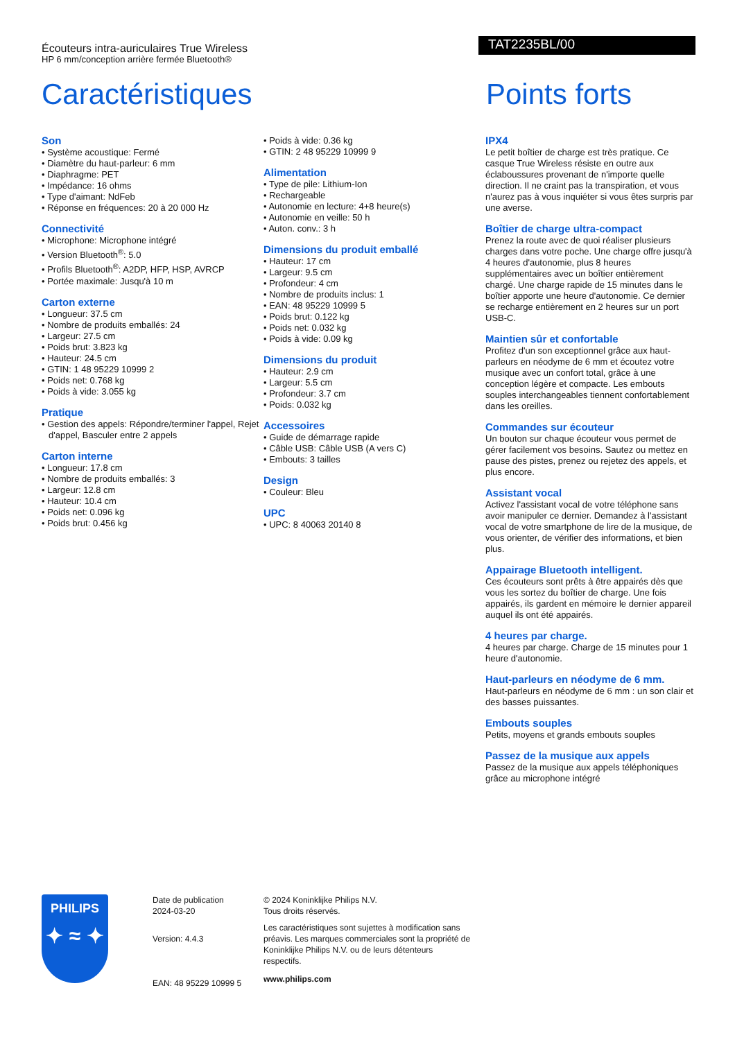Écouteurs intra-auriculaires True Wireless
HP 6 mm/conception arrière fermée Bluetooth®
TAT2235BL/00
Caractéristiques Points forts
Son
• Système acoustique: Fermé
• Diamètre du haut-parleur: 6 mm
• Diaphragme: PET
• Impédance: 16 ohms
• Type d'aimant: NdFeb
• Réponse en fréquences: 20 à 20 000 Hz
Connectivité
• Microphone: Microphone intégré
• Version Bluetooth<sup>®</sup>: 5.0
• Profils Bluetooth<sup>®</sup>: A2DP, HFP, HSP, AVRCP
• Portée maximale: Jusqu'à 10 m
Carton externe
• Longueur: 37.5 cm
• Nombre de produits emballés: 24
• Largeur: 27.5 cm
• Poids brut: 3.823 kg
• Hauteur: 24.5 cm
• GTIN: 1 48 95229 10999 2
• Poids net: 0.768 kg
• Poids à vide: 3.055 kg
Pratique
• Gestion des appels: Répondre/terminer l'appel, Rejet d'appel, Basculer entre 2 appels
Carton interne
• Longueur: 17.8 cm
• Nombre de produits emballés: 3
• Largeur: 12.8 cm
• Hauteur: 10.4 cm
• Poids net: 0.096 kg
• Poids brut: 0.456 kg
• Poids à vide: 0.36 kg
• GTIN: 2 48 95229 10999 9
Alimentation
• Type de pile: Lithium-Ion
• Rechargeable
• Autonomie en lecture: 4+8 heure(s)
• Autonomie en veille: 50 h
• Auton. conv.: 3 h
Dimensions du produit emballé
• Hauteur: 17 cm
• Largeur: 9.5 cm
• Profondeur: 4 cm
• Nombre de produits inclus: 1
• EAN: 48 95229 10999 5
• Poids brut: 0.122 kg
• Poids net: 0.032 kg
• Poids à vide: 0.09 kg
Dimensions du produit
• Hauteur: 2.9 cm
• Largeur: 5.5 cm
• Profondeur: 3.7 cm
• Poids: 0.032 kg
Accessoires
• Guide de démarrage rapide
• Câble USB: Câble USB (A vers C)
• Embouts: 3 tailles
Design
• Couleur: Bleu
UPC
• UPC: 8 40063 20140 8
IPX4
Le petit boîtier de charge est très pratique. Ce casque True Wireless résiste en outre aux éclaboussures provenant de n'importe quelle direction. Il ne craint pas la transpiration, et vous n'aurez pas à vous inquiéter si vous êtes surpris par une averse.
Boîtier de charge ultra-compact
Prenez la route avec de quoi réaliser plusieurs charges dans votre poche. Une charge offre jusqu'à 4 heures d'autonomie, plus 8 heures supplémentaires avec un boîtier entièrement chargé. Une charge rapide de 15 minutes dans le boîtier apporte une heure d'autonomie. Ce dernier se recharge entièrement en 2 heures sur un port USB-C.
Maintien sûr et confortable
Profitez d'un son exceptionnel grâce aux haut-parleurs en néodyme de 6 mm et écoutez votre musique avec un confort total, grâce à une conception légère et compacte. Les embouts souples interchangeables tiennent confortablement dans les oreilles.
Commandes sur écouteur
Un bouton sur chaque écouteur vous permet de gérer facilement vos besoins. Sautez ou mettez en pause des pistes, prenez ou rejetez des appels, et plus encore.
Assistant vocal
Activez l'assistant vocal de votre téléphone sans avoir manipuler ce dernier. Demandez à l'assistant vocal de votre smartphone de lire de la musique, de vous orienter, de vérifier des informations, et bien plus.
Appairage Bluetooth intelligent.
Ces écouteurs sont prêts à être appairés dès que vous les sortez du boîtier de charge. Une fois appairés, ils gardent en mémoire le dernier appareil auquel ils ont été appairés.
4 heures par charge.
4 heures par charge. Charge de 15 minutes pour 1 heure d'autonomie.
Haut-parleurs en néodyme de 6 mm.
Haut-parleurs en néodyme de 6 mm : un son clair et des basses puissantes.
Embouts souples
Petits, moyens et grands embouts souples
Passez de la musique aux appels
Passez de la musique aux appels téléphoniques grâce au microphone intégré
PHILIPS
✦ ≈ ✦
Date de publication
2024-03-20
Version: 4.4.3
EAN: 48 95229 10999 5
© 2024 Koninklijke Philips N.V.
Tous droits réservés.
Les caractéristiques sont sujettes à modification sans préavis. Les marques commerciales sont la propriété de Koninklijke Philips N.V. ou de leurs détenteurs respectifs.
www.philips.com